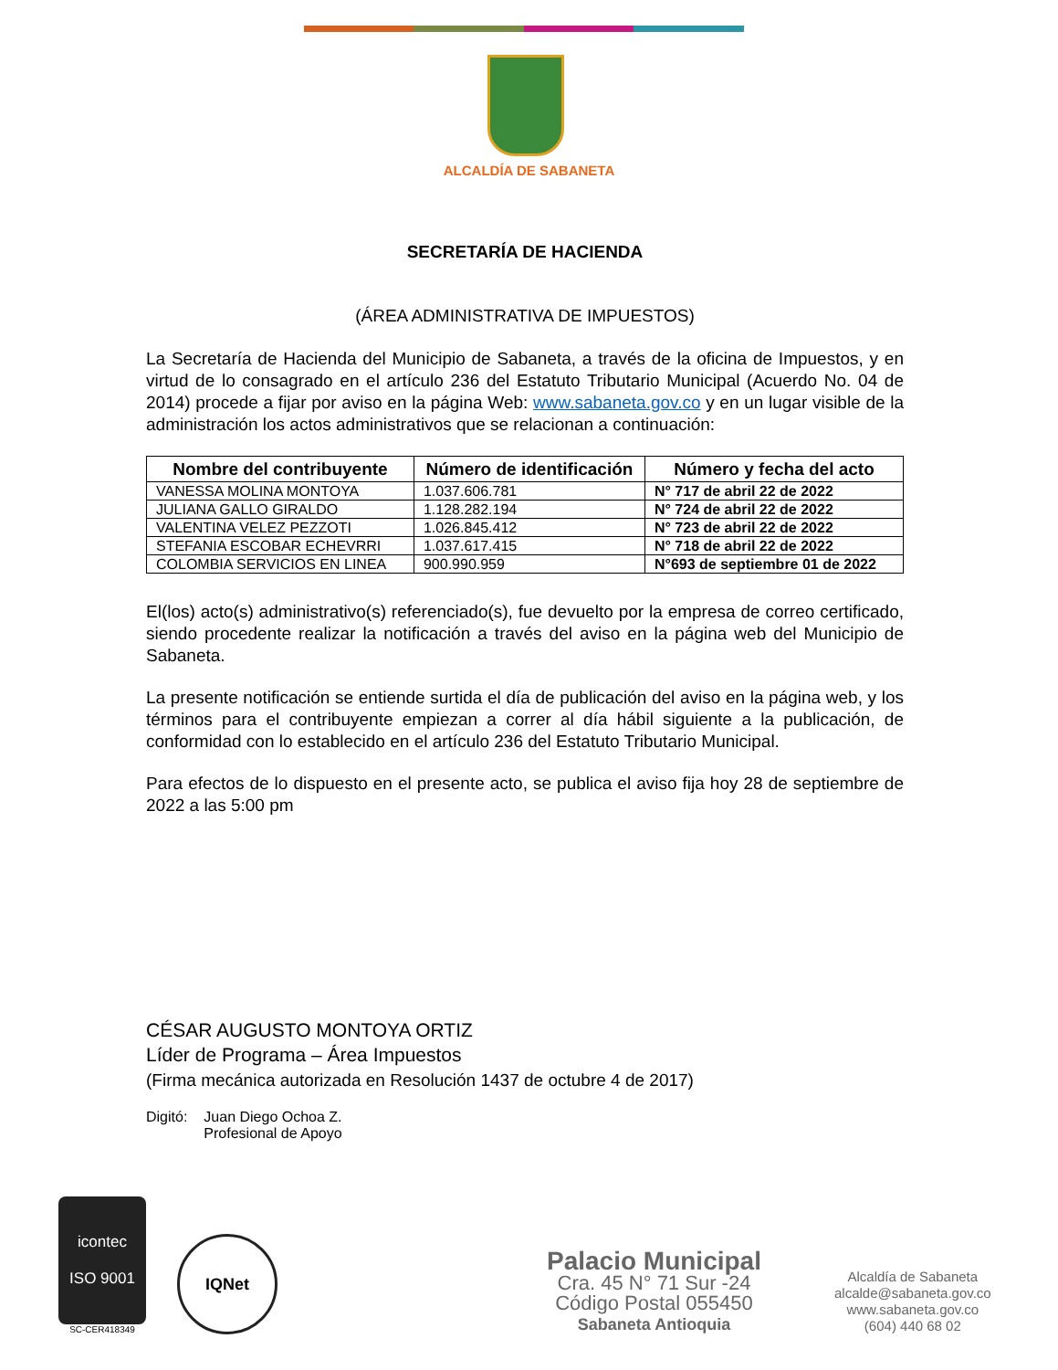ALCALDÍA DE SABANETA
SECRETARÍA DE HACIENDA
(ÁREA ADMINISTRATIVA DE IMPUESTOS)
La Secretaría de Hacienda del Municipio de Sabaneta, a través de la oficina de Impuestos, y en virtud de lo consagrado en el artículo 236 del Estatuto Tributario Municipal (Acuerdo No. 04 de 2014) procede a fijar por aviso en la página Web: www.sabaneta.gov.co y en un lugar visible de la administración los actos administrativos que se relacionan a continuación:
| Nombre del contribuyente | Número de identificación | Número y fecha del acto |
| --- | --- | --- |
| VANESSA MOLINA MONTOYA | 1.037.606.781 | N° 717 de abril 22 de 2022 |
| JULIANA GALLO GIRALDO | 1.128.282.194 | N° 724 de abril 22 de 2022 |
| VALENTINA VELEZ PEZZOTI | 1.026.845.412 | N° 723 de abril 22 de 2022 |
| STEFANIA ESCOBAR ECHEVRRI | 1.037.617.415 | N° 718 de abril 22 de 2022 |
| COLOMBIA SERVICIOS EN LINEA | 900.990.959 | N°693 de septiembre 01 de 2022 |
El(los) acto(s) administrativo(s) referenciado(s), fue devuelto por la empresa de correo certificado, siendo procedente realizar la notificación a través del aviso en la página web del Municipio de Sabaneta.
La presente notificación se entiende surtida el día de publicación del aviso en la página web, y los términos para el contribuyente empiezan a correr al día hábil siguiente a la publicación, de conformidad con lo establecido en el artículo 236 del Estatuto Tributario Municipal.
Para efectos de lo dispuesto en el presente acto, se publica el aviso fija hoy 28 de septiembre de 2022 a las 5:00 pm
CÉSAR AUGUSTO MONTOYA ORTIZ
Líder de Programa – Área Impuestos
(Firma mecánica autorizada en Resolución 1437 de octubre 4 de 2017)
Digitó: Juan Diego Ochoa Z.
Profesional de Apoyo
icontec
ISO 9001
SC-CER418349
IQNet
Palacio Municipal
Cra. 45 N° 71 Sur -24
Código Postal 055450
Sabaneta Antioquia
Alcaldía de Sabaneta
alcalde@sabaneta.gov.co
www.sabaneta.gov.co
(604) 440 68 02